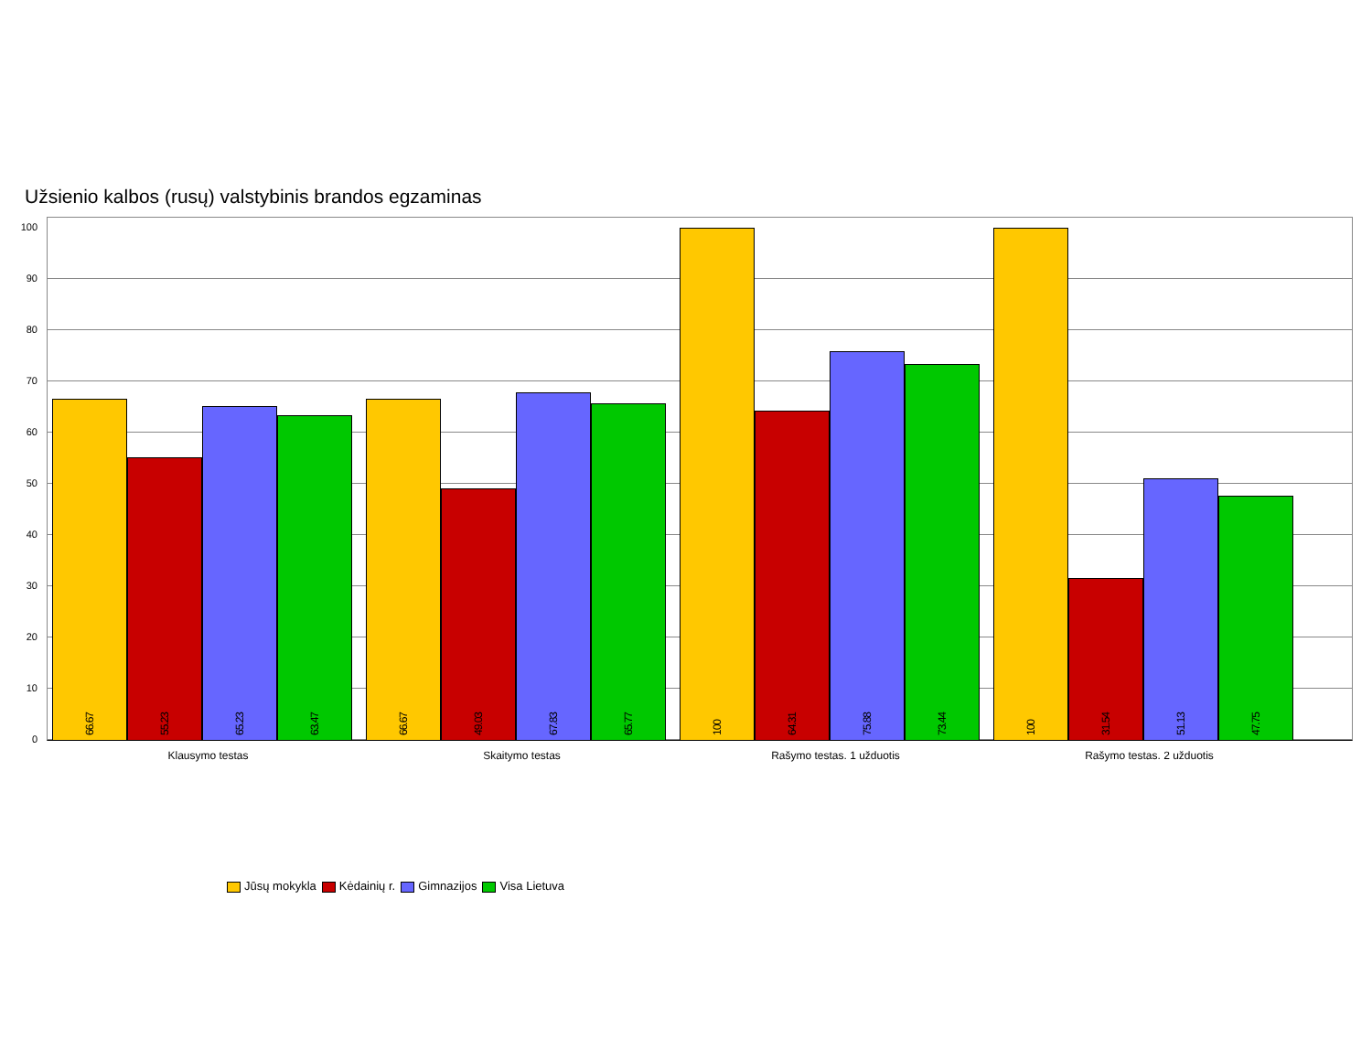Užsienio kalbos (rusų) valstybinis brandos egzaminas
100
90
80
70
60
50
40
30
20
10
0
66.67
55.23
65.23
63.47
66.67
49.03
67.83
65.77
100
64.31
75.88
73.44
100
31.54
51.13
47.75
Klausymo testas Skaitymo testas Rašymo testas. 1 užduotis Rašymo testas. 2 užduotis
Jūsų mokykla Kėdainių r. Gimnazijos Visa Lietuva